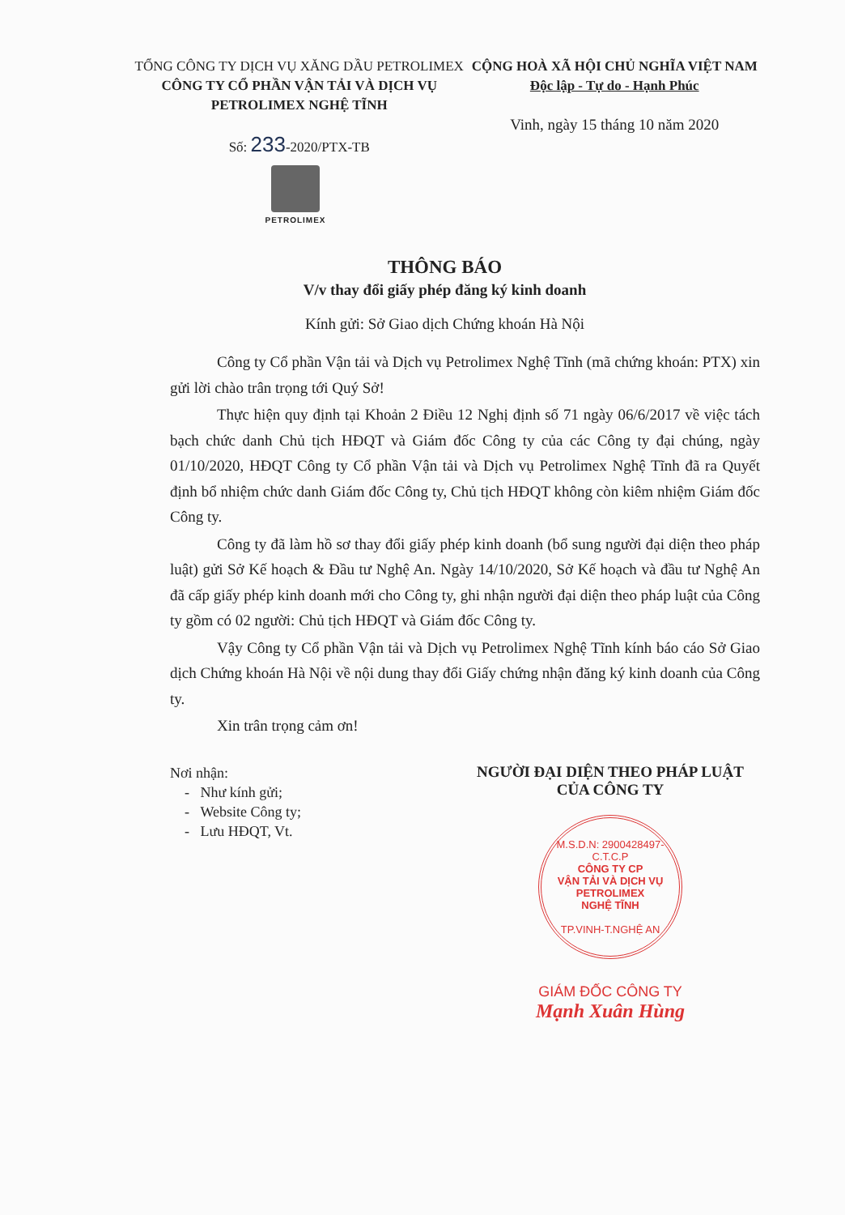TỔNG CÔNG TY DỊCH VỤ XĂNG DẦU PETROLIMEX
CÔNG TY CỔ PHẦN VẬN TẢI VÀ DỊCH VỤ
PETROLIMEX NGHỆ TĨNH
Số: 233-2020/PTX-TB
CỘNG HOÀ XÃ HỘI CHỦ NGHĨA VIỆT NAM
Độc lập - Tự do - Hạnh Phúc
Vinh, ngày 15 tháng 10 năm 2020
PETROLIMEX
THÔNG BÁO
V/v thay đổi giấy phép đăng ký kinh doanh
Kính gửi: Sở Giao dịch Chứng khoán Hà Nội
Công ty Cổ phần Vận tải và Dịch vụ Petrolimex Nghệ Tĩnh (mã chứng khoán: PTX) xin gửi lời chào trân trọng tới Quý Sở!
Thực hiện quy định tại Khoản 2 Điều 12 Nghị định số 71 ngày 06/6/2017 về việc tách bạch chức danh Chủ tịch HĐQT và Giám đốc Công ty của các Công ty đại chúng, ngày 01/10/2020, HĐQT Công ty Cổ phần Vận tải và Dịch vụ Petrolimex Nghệ Tĩnh đã ra Quyết định bổ nhiệm chức danh Giám đốc Công ty, Chủ tịch HĐQT không còn kiêm nhiệm Giám đốc Công ty.
Công ty đã làm hồ sơ thay đổi giấy phép kinh doanh (bổ sung người đại diện theo pháp luật) gửi Sở Kế hoạch & Đầu tư Nghệ An. Ngày 14/10/2020, Sở Kế hoạch và đầu tư Nghệ An đã cấp giấy phép kinh doanh mới cho Công ty, ghi nhận người đại diện theo pháp luật của Công ty gồm có 02 người: Chủ tịch HĐQT và Giám đốc Công ty.
Vậy Công ty Cổ phần Vận tải và Dịch vụ Petrolimex Nghệ Tĩnh kính báo cáo Sở Giao dịch Chứng khoán Hà Nội về nội dung thay đổi Giấy chứng nhận đăng ký kinh doanh của Công ty.
Xin trân trọng cảm ơn!
Nơi nhận:
- Như kính gửi;
- Website Công ty;
- Lưu HĐQT, Vt.
NGƯỜI ĐẠI DIỆN THEO PHÁP LUẬT
CỦA CÔNG TY
M.S.D.N: 2900428497-C.T.C.P
CÔNG TY CP
VẬN TẢI VÀ DỊCH VỤ
PETROLIMEX
NGHỆ TĨNH
TP.VINH-T.NGHỆ AN
GIÁM ĐỐC CÔNG TY
Mạnh Xuân Hùng